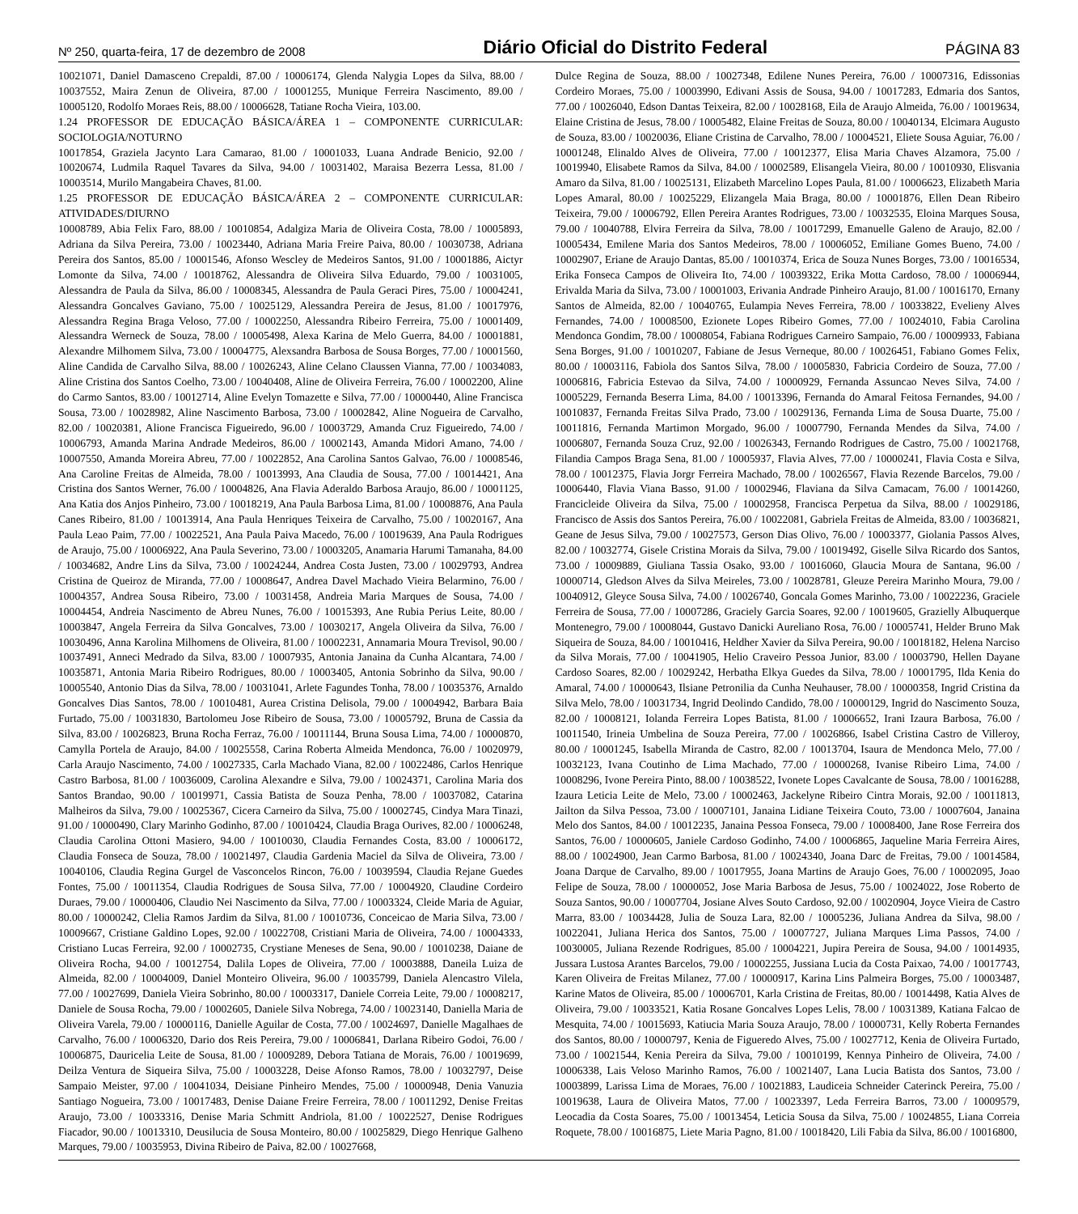Nº 250, quarta-feira, 17 de dezembro de 2008 Diário Oficial do Distrito Federal PÁGINA 83
10021071, Daniel Damasceno Crepaldi, 87.00 / 10006174, Glenda Nalygia Lopes da Silva, 88.00 / 10037552, Maira Zenun de Oliveira, 87.00 / 10001255, Munique Ferreira Nascimento, 89.00 / 10005120, Rodolfo Moraes Reis, 88.00 / 10006628, Tatiane Rocha Vieira, 103.00.
1.24 PROFESSOR DE EDUCAÇÃO BÁSICA/ÁREA 1 – COMPONENTE CURRICULAR: SOCIOLOGIA/NOTURNO
10017854, Graziela Jacynto Lara Camarao, 81.00 / 10001033, Luana Andrade Benicio, 92.00 / 10020674, Ludmila Raquel Tavares da Silva, 94.00 / 10031402, Maraisa Bezerra Lessa, 81.00 / 10003514, Murilo Mangabeira Chaves, 81.00.
1.25 PROFESSOR DE EDUCAÇÃO BÁSICA/ÁREA 2 – COMPONENTE CURRICULAR: ATIVIDADES/DIURNO
10008789, Abia Felix Faro, 88.00 / 10010854, Adalgiza Maria de Oliveira Costa, 78.00 / 10005893, Adriana da Silva Pereira, 73.00 / 10023440, Adriana Maria Freire Paiva, 80.00 / 10030738, Adriana Pereira dos Santos, 85.00 / 10001546, Afonso Wescley de Medeiros Santos, 91.00 / 10001886, Aictyr Lomonte da Silva, 74.00 / 10018762, Alessandra de Oliveira Silva Eduardo, 79.00 / 10031005, Alessandra de Paula da Silva, 86.00 / 10008345, Alessandra de Paula Geraci Pires, 75.00 / 10004241, Alessandra Goncalves Gaviano, 75.00 / 10025129, Alessandra Pereira de Jesus, 81.00 / 10017976, Alessandra Regina Braga Veloso, 77.00 / 10002250, Alessandra Ribeiro Ferreira, 75.00 / 10001409, Alessandra Werneck de Souza, 78.00 / 10005498, Alexa Karina de Melo Guerra, 84.00 / 10001881, Alexandre Milhomem Silva, 73.00 / 10004775, Alexsandra Barbosa de Sousa Borges, 77.00 / 10001560, Aline Candida de Carvalho Silva, 88.00 / 10026243, Aline Celano Claussen Vianna, 77.00 / 10034083, Aline Cristina dos Santos Coelho, 73.00 / 10040408, Aline de Oliveira Ferreira, 76.00 / 10002200, Aline do Carmo Santos, 83.00 / 10012714, Aline Evelyn Tomazette e Silva, 77.00 / 10000440, Aline Francisca Sousa, 73.00 / 10028982, Aline Nascimento Barbosa, 73.00 / 10002842, Aline Nogueira de Carvalho, 82.00 / 10020381, Alione Francisca Figueiredo, 96.00 / 10003729, Amanda Cruz Figueiredo, 74.00 / 10006793, Amanda Marina Andrade Medeiros, 86.00 / 10002143, Amanda Midori Amano, 74.00 / 10007550, Amanda Moreira Abreu, 77.00 / 10022852, Ana Carolina Santos Galvao, 76.00 / 10008546, Ana Caroline Freitas de Almeida, 78.00 / 10013993, Ana Claudia de Sousa, 77.00 / 10014421, Ana Cristina dos Santos Werner, 76.00 / 10004826, Ana Flavia Aderaldo Barbosa Araujo, 86.00 / 10001125, Ana Katia dos Anjos Pinheiro, 73.00 / 10018219, Ana Paula Barbosa Lima, 81.00 / 10008876, Ana Paula Canes Ribeiro, 81.00 / 10013914, Ana Paula Henriques Teixeira de Carvalho, 75.00 / 10020167, Ana Paula Leao Paim, 77.00 / 10022521, Ana Paula Paiva Macedo, 76.00 / 10019639, Ana Paula Rodrigues de Araujo, 75.00 / 10006922, Ana Paula Severino, 73.00 / 10003205, Anamaria Harumi Tamanaha, 84.00 / 10034682, Andre Lins da Silva, 73.00 / 10024244, Andrea Costa Justen, 73.00 / 10029793, Andrea Cristina de Queiroz de Miranda, 77.00 / 10008647, Andrea Davel Machado Vieira Belarmino, 76.00 / 10004357, Andrea Sousa Ribeiro, 73.00 / 10031458, Andreia Maria Marques de Sousa, 74.00 / 10004454, Andreia Nascimento de Abreu Nunes, 76.00 / 10015393, Ane Rubia Perius Leite, 80.00 / 10003847, Angela Ferreira da Silva Goncalves, 73.00 / 10030217, Angela Oliveira da Silva, 76.00 / 10030496, Anna Karolina Milhomens de Oliveira, 81.00 / 10002231, Annamaria Moura Trevisol, 90.00 / 10037491, Anneci Medrado da Silva, 83.00 / 10007935, Antonia Janaina da Cunha Alcantara, 74.00 / 10035871, Antonia Maria Ribeiro Rodrigues, 80.00 / 10003405, Antonia Sobrinho da Silva, 90.00 / 10005540, Antonio Dias da Silva, 78.00 / 10031041, Arlete Fagundes Tonha, 78.00 / 10035376, Arnaldo Goncalves Dias Santos, 78.00 / 10010481, Aurea Cristina Delisola, 79.00 / 10004942, Barbara Baia Furtado, 75.00 / 10031830, Bartolomeu Jose Ribeiro de Sousa, 73.00 / 10005792, Bruna de Cassia da Silva, 83.00 / 10026823, Bruna Rocha Ferraz, 76.00 / 10011144, Bruna Sousa Lima, 74.00 / 10000870, Camylla Portela de Araujo, 84.00 / 10025558, Carina Roberta Almeida Mendonca, 76.00 / 10020979, Carla Araujo Nascimento, 74.00 / 10027335, Carla Machado Viana, 82.00 / 10022486, Carlos Henrique Castro Barbosa, 81.00 / 10036009, Carolina Alexandre e Silva, 79.00 / 10024371, Carolina Maria dos Santos Brandao, 90.00 / 10019971, Cassia Batista de Souza Penha, 78.00 / 10037082, Catarina Malheiros da Silva, 79.00 / 10025367, Cicera Carneiro da Silva, 75.00 / 10002745, Cindya Mara Tinazi, 91.00 / 10000490, Clary Marinho Godinho, 87.00 / 10010424, Claudia Braga Ourives, 82.00 / 10006248, Claudia Carolina Ottoni Masiero, 94.00 / 10010030, Claudia Fernandes Costa, 83.00 / 10006172, Claudia Fonseca de Souza, 78.00 / 10021497, Claudia Gardenia Maciel da Silva de Oliveira, 73.00 / 10040106, Claudia Regina Gurgel de Vasconcelos Rincon, 76.00 / 10039594, Claudia Rejane Guedes Fontes, 75.00 / 10011354, Claudia Rodrigues de Sousa Silva, 77.00 / 10004920, Claudine Cordeiro Duraes, 79.00 / 10000406, Claudio Nei Nascimento da Silva, 77.00 / 10003324, Cleide Maria de Aguiar, 80.00 / 10000242, Clelia Ramos Jardim da Silva, 81.00 / 10010736, Conceicao de Maria Silva, 73.00 / 10009667, Cristiane Galdino Lopes, 92.00 / 10022708, Cristiani Maria de Oliveira, 74.00 / 10004333, Cristiano Lucas Ferreira, 92.00 / 10002735, Crystiane Meneses de Sena, 90.00 / 10010238, Daiane de Oliveira Rocha, 94.00 / 10012754, Dalila Lopes de Oliveira, 77.00 / 10003888, Daneila Luiza de Almeida, 82.00 / 10004009, Daniel Monteiro Oliveira, 96.00 / 10035799, Daniela Alencastro Vilela, 77.00 / 10027699, Daniela Vieira Sobrinho, 80.00 / 10003317, Daniele Correia Leite, 79.00 / 10008217, Daniele de Sousa Rocha, 79.00 / 10002605, Daniele Silva Nobrega, 74.00 / 10023140, Daniella Maria de Oliveira Varela, 79.00 / 10000116, Danielle Aguilar de Costa, 77.00 / 10024697, Danielle Magalhaes de Carvalho, 76.00 / 10006320, Dario dos Reis Pereira, 79.00 / 10006841, Darlana Ribeiro Godoi, 76.00 / 10006875, Dauricelia Leite de Sousa, 81.00 / 10009289, Debora Tatiana de Morais, 76.00 / 10019699, Deilza Ventura de Siqueira Silva, 75.00 / 10003228, Deise Afonso Ramos, 78.00 / 10032797, Deise Sampaio Meister, 97.00 / 10041034, Deisiane Pinheiro Mendes, 75.00 / 10000948, Denia Vanuzia Santiago Nogueira, 73.00 / 10017483, Denise Daiane Freire Ferreira, 78.00 / 10011292, Denise Freitas Araujo, 73.00 / 10033316, Denise Maria Schmitt Andriola, 81.00 / 10022527, Denise Rodrigues Fiacador, 90.00 / 10013310, Deusilucia de Sousa Monteiro, 80.00 / 10025829, Diego Henrique Galheno Marques, 79.00 / 10035953, Divina Ribeiro de Paiva, 82.00 / 10027668,
Dulce Regina de Souza, 88.00 / 10027348, Edilene Nunes Pereira, 76.00 / 10007316, Edissonias Cordeiro Moraes, 75.00 / 10003990, Edivani Assis de Sousa, 94.00 / 10017283, Edmaria dos Santos, 77.00 / 10026040, Edson Dantas Teixeira, 82.00 / 10028168, Eila de Araujo Almeida, 76.00 / 10019634, Elaine Cristina de Jesus, 78.00 / 10005482, Elaine Freitas de Souza, 80.00 / 10040134, Elcimara Augusto de Souza, 83.00 / 10020036, Eliane Cristina de Carvalho, 78.00 / 10004521, Eliete Sousa Aguiar, 76.00 / 10001248, Elinaldo Alves de Oliveira, 77.00 / 10012377, Elisa Maria Chaves Alzamora, 75.00 / 10019940, Elisabete Ramos da Silva, 84.00 / 10002589, Elisangela Vieira, 80.00 / 10010930, Elisvania Amaro da Silva, 81.00 / 10025131, Elizabeth Marcelino Lopes Paula, 81.00 / 10006623, Elizabeth Maria Lopes Amaral, 80.00 / 10025229, Elizangela Maia Braga, 80.00 / 10001876, Ellen Dean Ribeiro Teixeira, 79.00 / 10006792, Ellen Pereira Arantes Rodrigues, 73.00 / 10032535, Eloina Marques Sousa, 79.00 / 10040788, Elvira Ferreira da Silva, 78.00 / 10017299, Emanuelle Galeno de Araujo, 82.00 / 10005434, Emilene Maria dos Santos Medeiros, 78.00 / 10006052, Emiliane Gomes Bueno, 74.00 / 10002907, Eriane de Araujo Dantas, 85.00 / 10010374, Erica de Souza Nunes Borges, 73.00 / 10016534, Erika Fonseca Campos de Oliveira Ito, 74.00 / 10039322, Erika Motta Cardoso, 78.00 / 10006944, Erivalda Maria da Silva, 73.00 / 10001003, Erivania Andrade Pinheiro Araujo, 81.00 / 10016170, Ernany Santos de Almeida, 82.00 / 10040765, Eulampia Neves Ferreira, 78.00 / 10033822, Evelieny Alves Fernandes, 74.00 / 10008500, Ezionete Lopes Ribeiro Gomes, 77.00 / 10024010, Fabia Carolina Mendonca Gondim, 78.00 / 10008054, Fabiana Rodrigues Carneiro Sampaio, 76.00 / 10009933, Fabiana Sena Borges, 91.00 / 10010207, Fabiane de Jesus Verneque, 80.00 / 10026451, Fabiano Gomes Felix, 80.00 / 10003116, Fabiola dos Santos Silva, 78.00 / 10005830, Fabricia Cordeiro de Souza, 77.00 / 10006816, Fabricia Estevao da Silva, 74.00 / 10000929, Fernanda Assuncao Neves Silva, 74.00 / 10005229, Fernanda Beserra Lima, 84.00 / 10013396, Fernanda do Amaral Feitosa Fernandes, 94.00 / 10010837, Fernanda Freitas Silva Prado, 73.00 / 10029136, Fernanda Lima de Sousa Duarte, 75.00 / 10011816, Fernanda Martimon Morgado, 96.00 / 10007790, Fernanda Mendes da Silva, 74.00 / 10006807, Fernanda Souza Cruz, 92.00 / 10026343, Fernando Rodrigues de Castro, 75.00 / 10021768, Filandia Campos Braga Sena, 81.00 / 10005937, Flavia Alves, 77.00 / 10000241, Flavia Costa e Silva, 78.00 / 10012375, Flavia Jorgr Ferreira Machado, 78.00 / 10026567, Flavia Rezende Barcelos, 79.00 / 10006440, Flavia Viana Basso, 91.00 / 10002946, Flaviana da Silva Camacam, 76.00 / 10014260, Francicleide Oliveira da Silva, 75.00 / 10002958, Francisca Perpetua da Silva, 88.00 / 10029186, Francisco de Assis dos Santos Pereira, 76.00 / 10022081, Gabriela Freitas de Almeida, 83.00 / 10036821, Geane de Jesus Silva, 79.00 / 10027573, Gerson Dias Olivo, 76.00 / 10003377, Giolania Passos Alves, 82.00 / 10032774, Gisele Cristina Morais da Silva, 79.00 / 10019492, Giselle Silva Ricardo dos Santos, 73.00 / 10009889, Giuliana Tassia Osako, 93.00 / 10016060, Glaucia Moura de Santana, 96.00 / 10000714, Gledson Alves da Silva Meireles, 73.00 / 10028781, Gleuze Pereira Marinho Moura, 79.00 / 10040912, Gleyce Sousa Silva, 74.00 / 10026740, Goncala Gomes Marinho, 73.00 / 10022236, Graciele Ferreira de Sousa, 77.00 / 10007286, Graciely Garcia Soares, 92.00 / 10019605, Grazielly Albuquerque Montenegro, 79.00 / 10008044, Gustavo Danicki Aureliano Rosa, 76.00 / 10005741, Helder Bruno Mak Siqueira de Souza, 84.00 / 10010416, Heldher Xavier da Silva Pereira, 90.00 / 10018182, Helena Narciso da Silva Morais, 77.00 / 10041905, Helio Craveiro Pessoa Junior, 83.00 / 10003790, Hellen Dayane Cardoso Soares, 82.00 / 10029242, Herbatha Elkya Guedes da Silva, 78.00 / 10001795, Ilda Kenia do Amaral, 74.00 / 10000643, Ilsiane Petronilia da Cunha Neuhauser, 78.00 / 10000358, Ingrid Cristina da Silva Melo, 78.00 / 10031734, Ingrid Deolindo Candido, 78.00 / 10000129, Ingrid do Nascimento Souza, 82.00 / 10008121, Iolanda Ferreira Lopes Batista, 81.00 / 10006652, Irani Izaura Barbosa, 76.00 / 10011540, Irineia Umbelina de Souza Pereira, 77.00 / 10026866, Isabel Cristina Castro de Villeroy, 80.00 / 10001245, Isabella Miranda de Castro, 82.00 / 10013704, Isaura de Mendonca Melo, 77.00 / 10032123, Ivana Coutinho de Lima Machado, 77.00 / 10000268, Ivanise Ribeiro Lima, 74.00 / 10008296, Ivone Pereira Pinto, 88.00 / 10038522, Ivonete Lopes Cavalcante de Sousa, 78.00 / 10016288, Izaura Leticia Leite de Melo, 73.00 / 10002463, Jackelyne Ribeiro Cintra Morais, 92.00 / 10011813, Jailton da Silva Pessoa, 73.00 / 10007101, Janaina Lidiane Teixeira Couto, 73.00 / 10007604, Janaina Melo dos Santos, 84.00 / 10012235, Janaina Pessoa Fonseca, 79.00 / 10008400, Jane Rose Ferreira dos Santos, 76.00 / 10000605, Janiele Cardoso Godinho, 74.00 / 10006865, Jaqueline Maria Ferreira Aires, 88.00 / 10024900, Jean Carmo Barbosa, 81.00 / 10024340, Joana Darc de Freitas, 79.00 / 10014584, Joana Darque de Carvalho, 89.00 / 10017955, Joana Martins de Araujo Goes, 76.00 / 10002095, Joao Felipe de Souza, 78.00 / 10000052, Jose Maria Barbosa de Jesus, 75.00 / 10024022, Jose Roberto de Souza Santos, 90.00 / 10007704, Josiane Alves Souto Cardoso, 92.00 / 10020904, Joyce Vieira de Castro Marra, 83.00 / 10034428, Julia de Souza Lara, 82.00 / 10005236, Juliana Andrea da Silva, 98.00 / 10022041, Juliana Herica dos Santos, 75.00 / 10007727, Juliana Marques Lima Passos, 74.00 / 10030005, Juliana Rezende Rodrigues, 85.00 / 10004221, Jupira Pereira de Sousa, 94.00 / 10014935, Jussara Lustosa Arantes Barcelos, 79.00 / 10002255, Jussiana Lucia da Costa Paixao, 74.00 / 10017743, Karen Oliveira de Freitas Milanez, 77.00 / 10000917, Karina Lins Palmeira Borges, 75.00 / 10003487, Karine Matos de Oliveira, 85.00 / 10006701, Karla Cristina de Freitas, 80.00 / 10014498, Katia Alves de Oliveira, 79.00 / 10033521, Katia Rosane Goncalves Lopes Lelis, 78.00 / 10031389, Katiana Falcao de Mesquita, 74.00 / 10015693, Katiucia Maria Souza Araujo, 78.00 / 10000731, Kelly Roberta Fernandes dos Santos, 80.00 / 10000797, Kenia de Figueredo Alves, 75.00 / 10027712, Kenia de Oliveira Furtado, 73.00 / 10021544, Kenia Pereira da Silva, 79.00 / 10010199, Kennya Pinheiro de Oliveira, 74.00 / 10006338, Lais Veloso Marinho Ramos, 76.00 / 10021407, Lana Lucia Batista dos Santos, 73.00 / 10003899, Larissa Lima de Moraes, 76.00 / 10021883, Laudiceia Schneider Caterinck Pereira, 75.00 / 10019638, Laura de Oliveira Matos, 77.00 / 10023397, Leda Ferreira Barros, 73.00 / 10009579, Leocadia da Costa Soares, 75.00 / 10013454, Leticia Sousa da Silva, 75.00 / 10024855, Liana Correia Roquete, 78.00 / 10016875, Liete Maria Pagno, 81.00 / 10018420, Lili Fabia da Silva, 86.00 / 10016800,